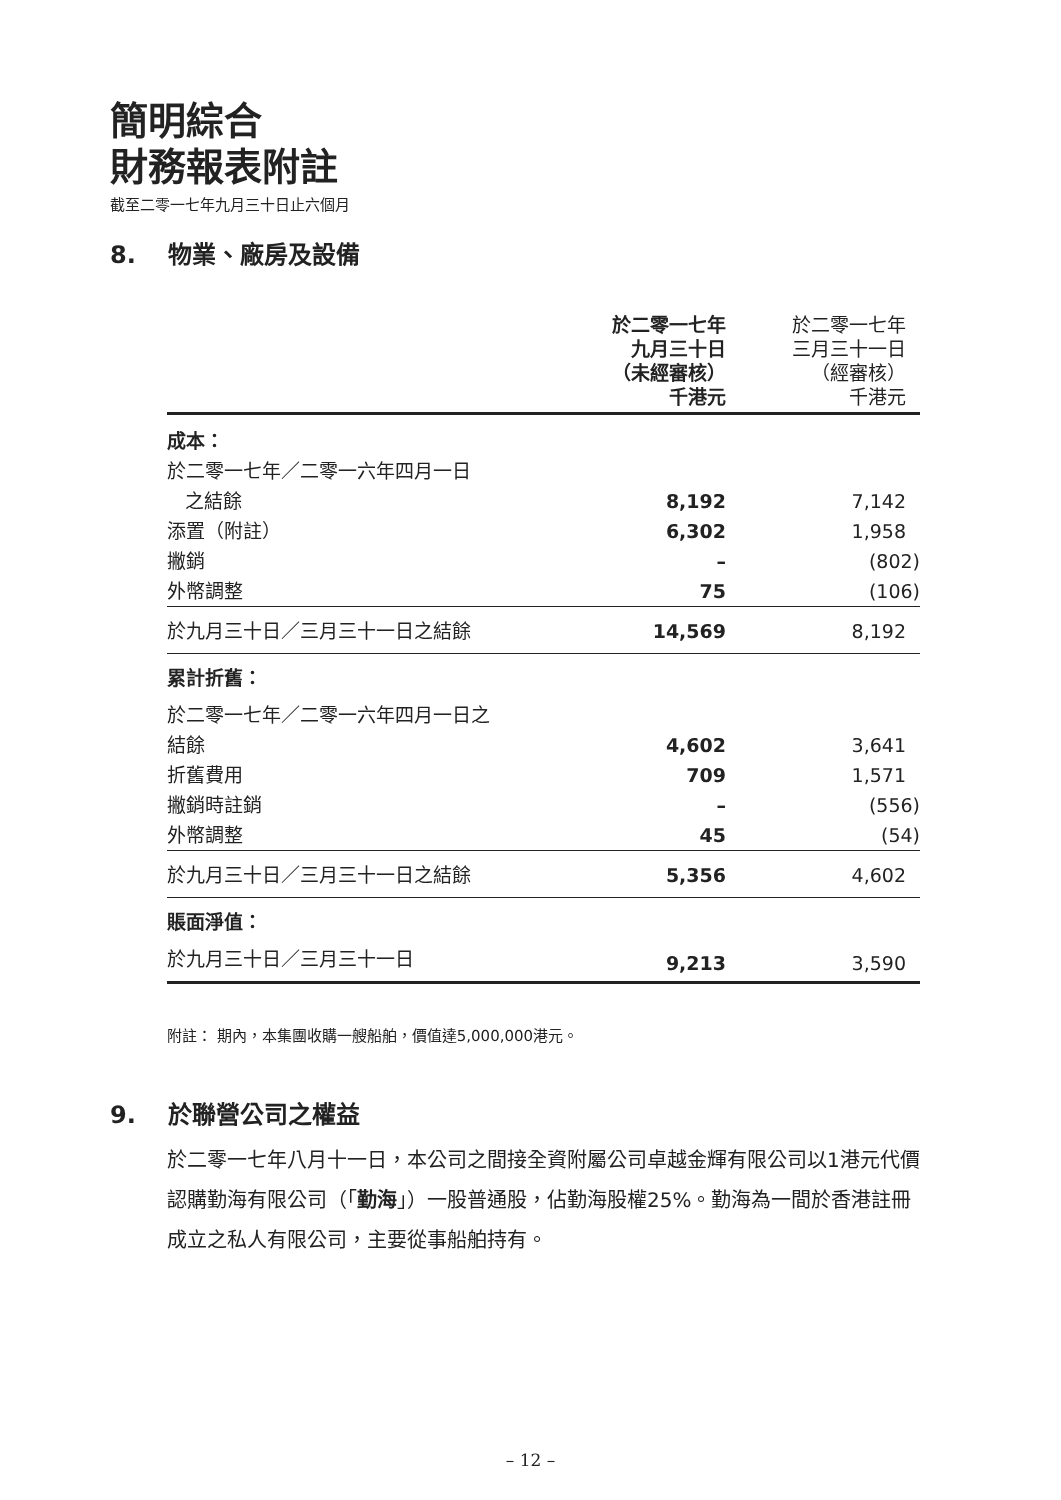簡明綜合
財務報表附註
截至二零一七年九月三十日止六個月
8. 物業、廠房及設備
| | 於二零一七年 九月三十日 （未經審核） 千港元 | 於二零一七年 三月三十一日 （經審核） 千港元 |
| --- | --- | --- |
| 成本： | | |
| 於二零一七年／二零一六年四月一日 | | |
| 之結餘 | 8,192 | 7,142 |
| 添置（附註） | 6,302 | 1,958 |
| 撇銷 | – | (802) |
| 外幣調整 | 75 | (106) |
| 於九月三十日／三月三十一日之結餘 | 14,569 | 8,192 |
| 累計折舊： | | |
| 於二零一七年／二零一六年四月一日之 | | |
| 結餘 | 4,602 | 3,641 |
| 折舊費用 | 709 | 1,571 |
| 撇銷時註銷 | – | (556) |
| 外幣調整 | 45 | (54) |
| 於九月三十日／三月三十一日之結餘 | 5,356 | 4,602 |
| 賬面淨值： | | |
| 於九月三十日／三月三十一日 | 9,213 | 3,590 |
附註： 期內，本集團收購一艘船舶，價值達5,000,000港元。
9. 於聯營公司之權益
於二零一七年八月十一日，本公司之間接全資附屬公司卓越金輝有限公司以1港元代價認購勤海有限公司（「勤海」）一股普通股，佔勤海股權25%。勤海為一間於香港註冊成立之私人有限公司，主要從事船舶持有。
– 12 –